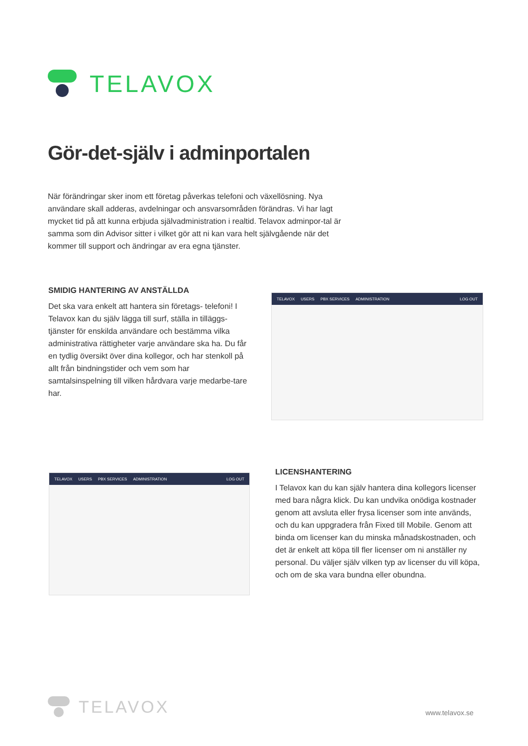TELAVOX
Gör-det-själv i adminportalen
När förändringar sker inom ett företag påverkas telefoni och växellösning. Nya användare skall adderas, avdelningar och ansvarsområden förändras. Vi har lagt mycket tid på att kunna erbjuda självadministration i realtid. Telavox adminpor-tal är samma som din Advisor sitter i vilket gör att ni kan vara helt självgående när det kommer till support och ändringar av era egna tjänster.
SMIDIG HANTERING AV ANSTÄLLDA
Det ska vara enkelt att hantera sin företags- telefoni! I Telavox kan du själv lägga till surf, ställa in tilläggs-tjänster för enskilda användare och bestämma vilka administrativa rättigheter varje användare ska ha. Du får en tydlig översikt över dina kollegor, och har stenkoll på allt från bindningstider och vem som har samtalsinspelning till vilken hårdvara varje medarbe-tare har.
TELAVOX USERS PBX SERVICES ADMINISTRATION LOG OUT
TELAVOX USERS PBX SERVICES ADMINISTRATION LOG OUT
LICENSHANTERING
I Telavox kan du kan själv hantera dina kollegors licenser med bara några klick. Du kan undvika onödiga kostnader genom att avsluta eller frysa licenser som inte används, och du kan uppgradera från Fixed till Mobile. Genom att binda om licenser kan du minska månadskostnaden, och det är enkelt att köpa till fler licenser om ni anställer ny personal. Du väljer själv vilken typ av licenser du vill köpa, och om de ska vara bundna eller obundna.
TELAVOX
www.telavox.se